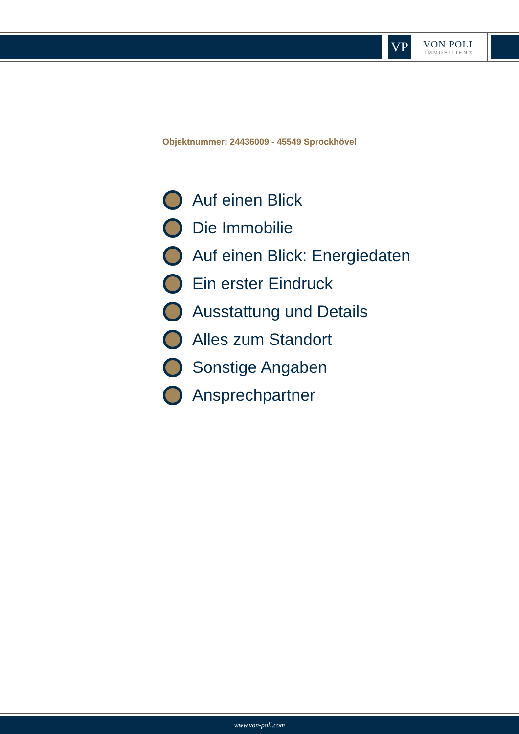VP
VON POLL
IMMOBILIEN®
Objektnummer: 24436009 - 45549 Sprockhövel
Auf einen Blick
Die Immobilie
Auf einen Blick: Energiedaten
Ein erster Eindruck
Ausstattung und Details
Alles zum Standort
Sonstige Angaben
Ansprechpartner
www.von-poll.com